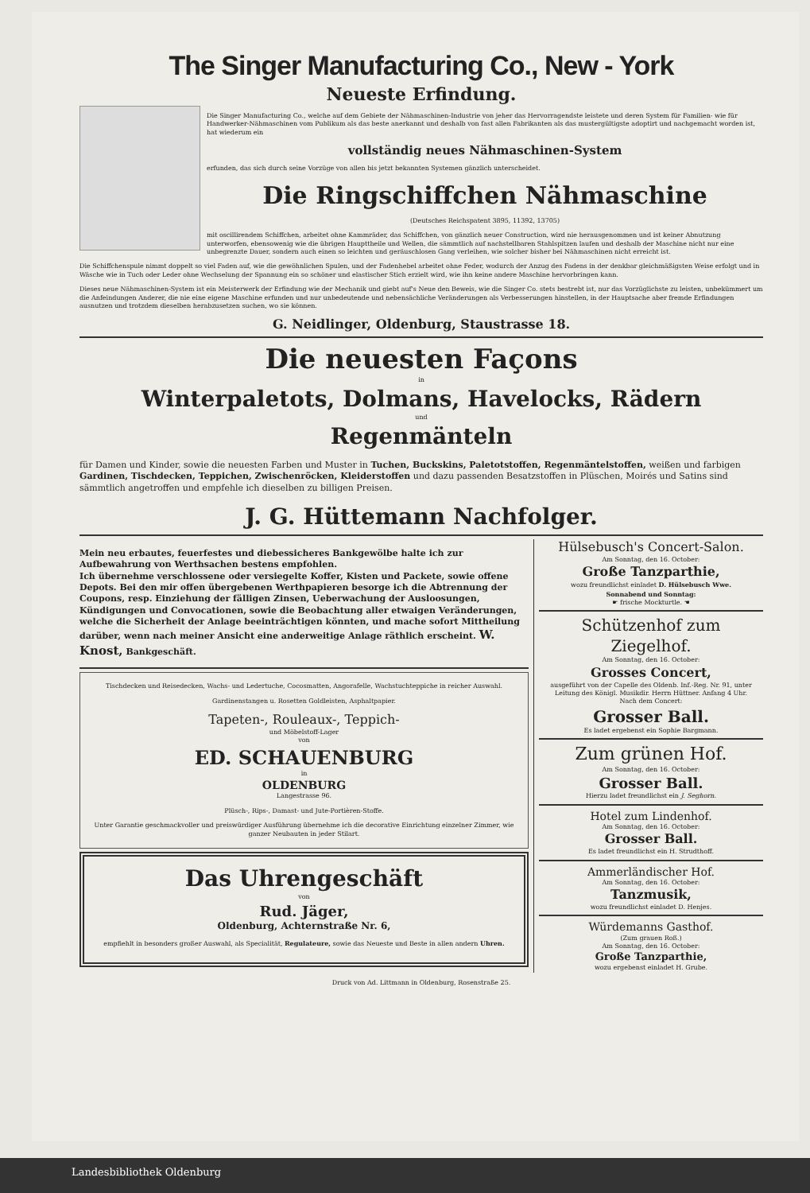The Singer Manufacturing Co., New - York
Neueste Erfindung.
Die Singer Manufacturing Co., welche auf dem Gebiete der Nähmaschinen-Industrie von jeher das Hervorragendste leistete und deren System für Familien- wie für Handwerker-Nähmaschinen vom Publikum als das beste anerkannt und deshalb von fast allen Fabrikanten als das mustergültigste adoptirt und nachgemacht worden ist, hat wiederum ein
vollständig neues Nähmaschinen-System
erfunden, das sich durch seine Vorzüge von allen bis jetzt bekannten Systemen gänzlich unterscheidet.
Die Ringschiffchen Nähmaschine
(Deutsches Reichspatent 3895, 11392, 13705)
mit oscillirendem Schiffchen, arbeitet ohne Kammräder, das Schiffchen, von gänzlich neuer Construction, wird nie herausgenommen und ist keiner Abnutzung unterworfen, ebensowenig wie die übrigen Haupttheile und Wellen, die sämmtlich auf nachstellbaren Stahlspitzen laufen und deshalb der Maschine nicht nur eine unbegrenzte Dauer, sondern auch einen so leichten und geräuschlosen Gang verleihen, wie solcher bisher bei Nähmaschinen nicht erreicht ist.
Die Schiffchenspule nimmt doppelt so viel Faden auf, wie die gewöhnlichen Spulen, und der Fadenhebel arbeitet ohne Feder, wodurch der Anzug des Fadens in der denkbar gleichmäßigsten Weise erfolgt und in Wäsche wie in Tuch oder Leder ohne Wechselung der Spannung ein so schöner und elastischer Stich erzielt wird, wie ihn keine andere Maschine hervorbringen kann.
Dieses neue Nähmaschinen-System ist ein Meisterwerk der Erfindung wie der Mechanik und giebt auf's Neue den Beweis, wie die Singer Co. stets bestrebt ist, nur das Vorzüglichste zu leisten, unbekümmert um die Anfeindungen Anderer, die nie eine eigene Maschine erfunden und nur unbedeutende und nebensächliche Veränderungen als Verbesserungen hinstellen, in der Hauptsache aber fremde Erfindungen ausnutzen und trotzdem dieselben herabzusetzen suchen, wo sie können.
G. Neidlinger, Oldenburg, Staustrasse 18.
Die neuesten Façons
in
Winterpaletots, Dolmans, Havelocks, Rädern
und
Regenmänteln
für Damen und Kinder, sowie die neuesten Farben und Muster in Tuchen, Buckskins, Paletotstoffen, Regenmäntelstoffen, weißen und farbigen Gardinen, Tischdecken, Teppichen, Zwischenröcken, Kleiderstoffen und dazu passenden Besatzstoffen in Plüschen, Moirés und Satins sind sämmtlich angetroffen und empfehle ich dieselben zu billigen Preisen.
J. G. Hüttemann Nachfolger.
Mein neu erbautes, feuerfestes und diebessicheres Bankgewölbe halte ich zur Aufbewahrung von Werthsachen bestens empfohlen.
Ich übernehme verschlossene oder versiegelte Koffer, Kisten und Packete, sowie offene Depots. Bei den mir offen übergebenen Werthpapieren besorge ich die Abtrennung der Coupons, resp. Einziehung der fälligen Zinsen, Ueberwachung der Ausloosungen, Kündigungen und Convocationen, sowie die Beobachtung aller etwaigen Veränderungen, welche die Sicherheit der Anlage beeinträchtigen könnten, und mache sofort Mittheilung darüber, wenn nach meiner Ansicht eine anderweitige Anlage räthlich erscheint. W. Knost, Bankgeschäft.
Tischdecken und Reisedecken, Wachs- und Ledertuche, Cocosmatten, Angorafelle, Wachstuchteppiche in reicher Auswahl.
Gardinenstangen u. Rosetten Goldleisten, Asphaltpapier.
Tapeten-, Rouleaux-, Teppich-
und Möbelstoff-Lager
von
ED. SCHAUENBURG
in
OLDENBURG
Langestrasse 96.
Plüsch-, Rips-, Damast- und Jute-Portièren-Stoffe.
Unter Garantie geschmackvoller und preiswürdiger Ausführung übernehme ich die decorative Einrichtung einzelner Zimmer, wie ganzer Neubauten in jeder Stilart.
Das Uhrengeschäft
von
Rud. Jäger,
Oldenburg, Achternstraße Nr. 6,
empfiehlt in besonders großer Auswahl, als Specialität, Regulateure, sowie das Neueste und Beste in allen andern Uhren.
Hülsebusch's Concert-Salon.
Am Sonntag, den 16. October:
Große Tanzparthie,
wozu freundlichst einladet D. Hülsebusch Wwe.
Sonnabend und Sonntag:
☛ frische Mockturtle. ☚
Schützenhof zum Ziegelhof.
Am Sonntag, den 16. October:
Grosses Concert,
ausgeführt von der Capelle des Oldenb. Inf.-Reg. Nr. 91, unter Leitung des Königl. Musikdir. Herrn Hüttner. Anfang 4 Uhr.
Nach dem Concert:
Grosser Ball.
Es ladet ergebenst ein Sophie Bargmann.
Zum grünen Hof.
Am Sonntag, den 16. October:
Grosser Ball.
Hierzu ladet freundlichst ein J. Seghorn.
Hotel zum Lindenhof.
Am Sonntag, den 16. October:
Grosser Ball.
Es ladet freundlichst ein H. Strudthoff.
Ammerländischer Hof.
Am Sonntag, den 16. October:
Tanzmusik,
wozu freundlichst einladet D. Henjes.
Würdemanns Gasthof.
(Zum grauen Roß.)
Am Sonntag, den 16. October:
Große Tanzparthie,
wozu ergebenst einladet H. Grube.
Druck von Ad. Littmann in Oldenburg, Rosenstraße 25.
Landesbibliothek Oldenburg